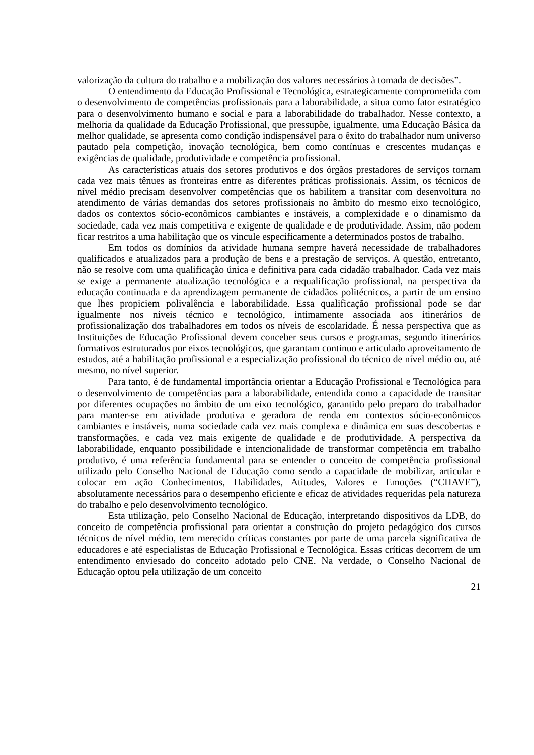valorização da cultura do trabalho e a mobilização dos valores necessários à tomada de decisões”.
O entendimento da Educação Profissional e Tecnológica, estrategicamente comprometida com o desenvolvimento de competências profissionais para a laborabilidade, a situa como fator estratégico para o desenvolvimento humano e social e para a laborabilidade do trabalhador. Nesse contexto, a melhoria da qualidade da Educação Profissional, que pressupõe, igualmente, uma Educação Básica da melhor qualidade, se apresenta como condição indispensável para o êxito do trabalhador num universo pautado pela competição, inovação tecnológica, bem como contínuas e crescentes mudanças e exigências de qualidade, produtividade e competência profissional.
As características atuais dos setores produtivos e dos órgãos prestadores de serviços tornam cada vez mais tênues as fronteiras entre as diferentes práticas profissionais. Assim, os técnicos de nível médio precisam desenvolver competências que os habilitem a transitar com desenvoltura no atendimento de várias demandas dos setores profissionais no âmbito do mesmo eixo tecnológico, dados os contextos sócio-econômicos cambiantes e instáveis, a complexidade e o dinamismo da sociedade, cada vez mais competitiva e exigente de qualidade e de produtividade. Assim, não podem ficar restritos a uma habilitação que os vincule especificamente a determinados postos de trabalho.
Em todos os domínios da atividade humana sempre haverá necessidade de trabalhadores qualificados e atualizados para a produção de bens e a prestação de serviços. A questão, entretanto, não se resolve com uma qualificação única e definitiva para cada cidadão trabalhador. Cada vez mais se exige a permanente atualização tecnológica e a requalificação profissional, na perspectiva da educação continuada e da aprendizagem permanente de cidadãos politécnicos, a partir de um ensino que lhes propiciem polivalência e laborabilidade. Essa qualificação profissional pode se dar igualmente nos níveis técnico e tecnológico, intimamente associada aos itinerários de profissionalização dos trabalhadores em todos os níveis de escolaridade. É nessa perspectiva que as Instituições de Educação Profissional devem conceber seus cursos e programas, segundo itinerários formativos estruturados por eixos tecnológicos, que garantam continuo e articulado aproveitamento de estudos, até a habilitação profissional e a especialização profissional do técnico de nível médio ou, até mesmo, no nível superior.
Para tanto, é de fundamental importância orientar a Educação Profissional e Tecnológica para o desenvolvimento de competências para a laborabilidade, entendida como a capacidade de transitar por diferentes ocupações no âmbito de um eixo tecnológico, garantido pelo preparo do trabalhador para manter-se em atividade produtiva e geradora de renda em contextos sócio-econômicos cambiantes e instáveis, numa sociedade cada vez mais complexa e dinâmica em suas descobertas e transformações, e cada vez mais exigente de qualidade e de produtividade. A perspectiva da laborabilidade, enquanto possibilidade e intencionalidade de transformar competência em trabalho produtivo, é uma referência fundamental para se entender o conceito de competência profissional utilizado pelo Conselho Nacional de Educação como sendo a capacidade de mobilizar, articular e colocar em ação Conhecimentos, Habilidades, Atitudes, Valores e Emoções (“CHAVE”), absolutamente necessários para o desempenho eficiente e eficaz de atividades requeridas pela natureza do trabalho e pelo desenvolvimento tecnológico.
Esta utilização, pelo Conselho Nacional de Educação, interpretando dispositivos da LDB, do conceito de competência profissional para orientar a construção do projeto pedagógico dos cursos técnicos de nível médio, tem merecido críticas constantes por parte de uma parcela significativa de educadores e até especialistas de Educação Profissional e Tecnológica. Essas críticas decorrem de um entendimento enviesado do conceito adotado pelo CNE. Na verdade, o Conselho Nacional de Educação optou pela utilização de um conceito
21